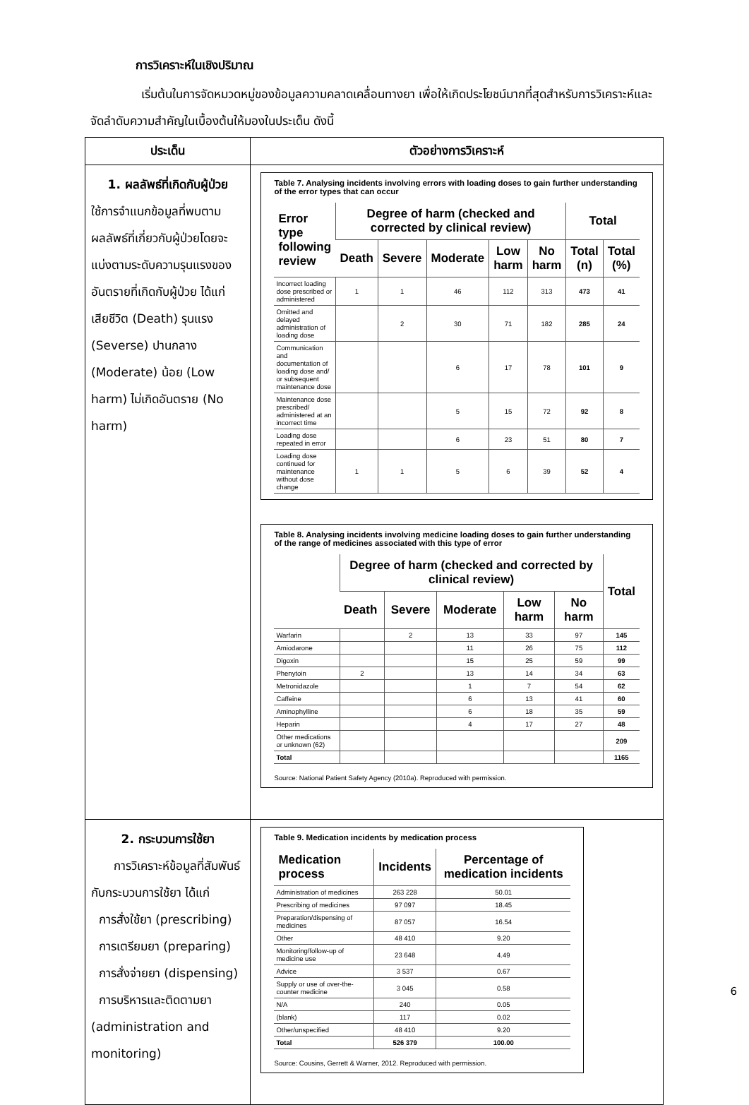การวิเคราะห์ในเชิงปริมาณ
เริ่มต้นในการจัดหมวดหมู่ของข้อมูลความคลาดเคลื่อนทางยา เพื่อให้เกิดประโยชน์มากที่สุดสำหรับการวิเคราะห์และจัดลำดับความสำคัญในเบื้องต้นให้มองในประเด็น ดังนี้
| ประเด็น | ตัวอย่างการวิเคราะห์ |
| --- | --- |
| 1. ผลลัพธ์ที่เกิดกับผู้ป่วย ใช้การจำแนกข้อมูลที่พบตามผลลัพธ์ที่เกี่ยวกับผู้ป่วยโดยจะแบ่งตามระดับความรุนแรงของอันตรายที่เกิดกับผู้ป่วย ได้แก่ เสียชีวิต (Death) รุนแรง (Severse) ปานกลาง (Moderate) น้อย (Low harm) ไม่เกิดอันตราย (No harm) | Table 7. Analysing incidents involving errors with loading doses to gain further understanding of the error types that can occur / Error type following review / Degree of harm (checked and corrected by clinical review) / / / / / Total / / / --- / --- / --- / --- / --- / --- / --- / --- / / / Death / Severe / Moderate / Low harm / No harm / Total (n) / Total (%) / / Incorrect loading dose prescribed or administered / 1 / 1 / 46 / 112 / 313 / 473 / 41 / / Omitted and delayed administration of loading dose / / 2 / 30 / 71 / 182 / 285 / 24 / / Communication and documentation of loading dose and/ or subsequent maintenance dose / / / 6 / 17 / 78 / 101 / 9 / / Maintenance dose prescribed/ administered at an incorrect time / / / 5 / 15 / 72 / 92 / 8 / / Loading dose repeated in error / / / 6 / 23 / 51 / 80 / 7 / / Loading dose continued for maintenance without dose change / 1 / 1 / 5 / 6 / 39 / 52 / 4 / Table 8. Analysing incidents involving medicine loading doses to gain further understanding of the range of medicines associated with this type of error / / Degree of harm (checked and corrected by clinical review) / / / / / Total / / --- / --- / --- / --- / --- / --- / --- / / / Death / Severe / Moderate / Low harm / No harm / / / Warfarin / / 2 / 13 / 33 / 97 / 145 / / Amiodarone / / / 11 / 26 / 75 / 112 / / Digoxin / / / 15 / 25 / 59 / 99 / / Phenytoin / 2 / / 13 / 14 / 34 / 63 / / Metronidazole / / / 1 / 7 / 54 / 62 / / Caffeine / / / 6 / 13 / 41 / 60 / / Aminophylline / / / 6 / 18 / 35 / 59 / / Heparin / / / 4 / 17 / 27 / 48 / / Other medications or unknown (62) / / / / / / 209 / / Total / / / / / / 1165 / Source: National Patient Safety Agency (2010a). Reproduced with permission. |
| 2. กระบวนการใช้ยา การวิเคราะห์ข้อมูลที่สัมพันธ์กับกระบวนการใช้ยา ได้แก่ การสั่งใช้ยา (prescribing) การเตรียมยา (preparing) การสั่งจ่ายยา (dispensing) การบริหารและติดตามยา (administration and monitoring) | Table 9. Medication incidents by medication process / Medication process / Incidents / Percentage of medication incidents / / --- / --- / --- / / Administration of medicines / 263 228 / 50.01 / / Prescribing of medicines / 97 097 / 18.45 / / Preparation/dispensing of medicines / 87 057 / 16.54 / / Other / 48 410 / 9.20 / / Monitoring/follow-up of medicine use / 23 648 / 4.49 / / Advice / 3 537 / 0.67 / / Supply or use of over-the-counter medicine / 3 045 / 0.58 / / N/A / 240 / 0.05 / / (blank) / 117 / 0.02 / / Other/unspecified / 48 410 / 9.20 / / Total / 526 379 / 100.00 / Source: Cousins, Gerrett & Warner, 2012. Reproduced with permission. |
6